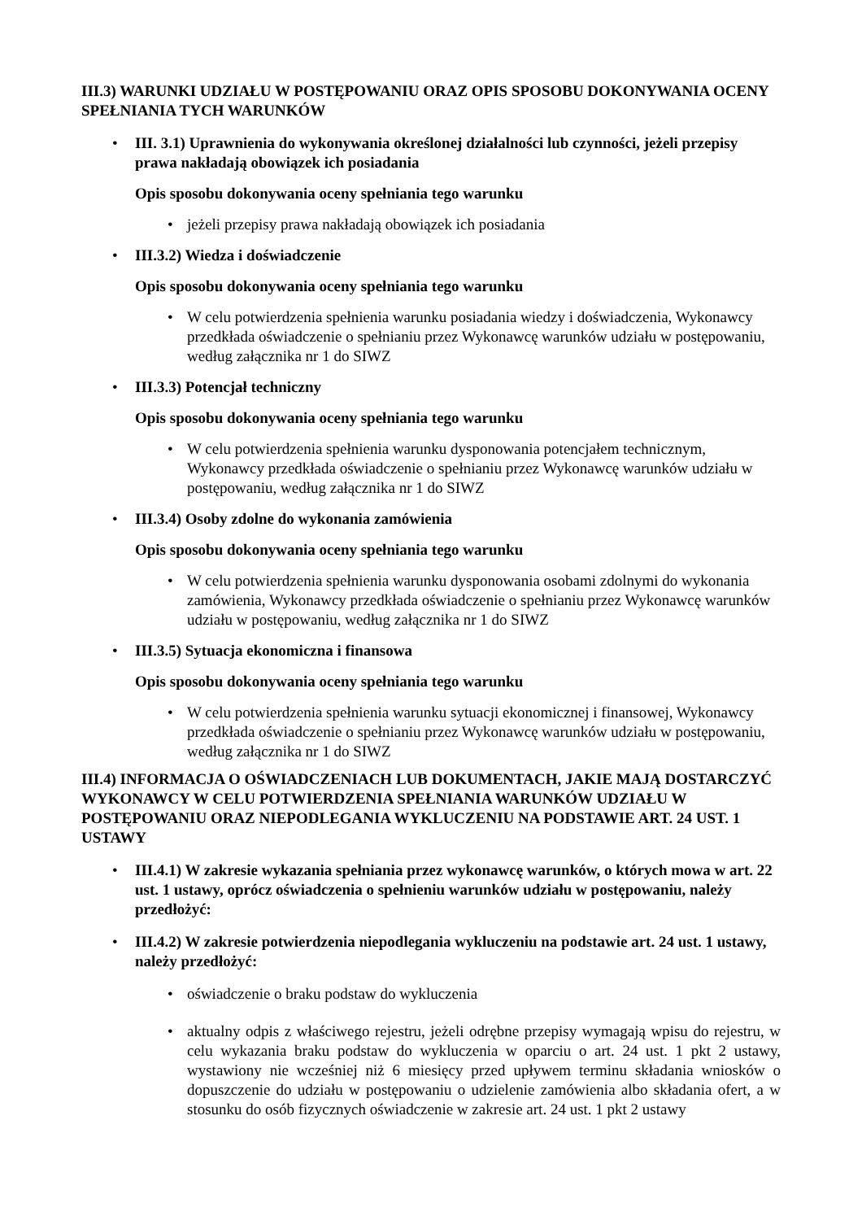III.3) WARUNKI UDZIAŁU W POSTĘPOWANIU ORAZ OPIS SPOSOBU DOKONYWANIA OCENY SPEŁNIANIA TYCH WARUNKÓW
• III. 3.1) Uprawnienia do wykonywania określonej działalności lub czynności, jeżeli przepisy prawa nakładają obowiązek ich posiadania
Opis sposobu dokonywania oceny spełniania tego warunku
• jeżeli przepisy prawa nakładają obowiązek ich posiadania
• III.3.2) Wiedza i doświadczenie
Opis sposobu dokonywania oceny spełniania tego warunku
• W celu potwierdzenia spełnienia warunku posiadania wiedzy i doświadczenia, Wykonawcy przedkłada oświadczenie o spełnianiu przez Wykonawcę warunków udziału w postępowaniu, według załącznika nr 1 do SIWZ
• III.3.3) Potencjał techniczny
Opis sposobu dokonywania oceny spełniania tego warunku
• W celu potwierdzenia spełnienia warunku dysponowania potencjałem technicznym, Wykonawcy przedkłada oświadczenie o spełnianiu przez Wykonawcę warunków udziału w postępowaniu, według załącznika nr 1 do SIWZ
• III.3.4) Osoby zdolne do wykonania zamówienia
Opis sposobu dokonywania oceny spełniania tego warunku
• W celu potwierdzenia spełnienia warunku dysponowania osobami zdolnymi do wykonania zamówienia, Wykonawcy przedkłada oświadczenie o spełnianiu przez Wykonawcę warunków udziału w postępowaniu, według załącznika nr 1 do SIWZ
• III.3.5) Sytuacja ekonomiczna i finansowa
Opis sposobu dokonywania oceny spełniania tego warunku
• W celu potwierdzenia spełnienia warunku sytuacji ekonomicznej i finansowej, Wykonawcy przedkłada oświadczenie o spełnianiu przez Wykonawcę warunków udziału w postępowaniu, według załącznika nr 1 do SIWZ
III.4) INFORMACJA O OŚWIADCZENIACH LUB DOKUMENTACH, JAKIE MAJĄ DOSTARCZYĆ WYKONAWCY W CELU POTWIERDZENIA SPEŁNIANIA WARUNKÓW UDZIAŁU W POSTĘPOWANIU ORAZ NIEPODLEGANIA WYKLUCZENIU NA PODSTAWIE ART. 24 UST. 1 USTAWY
• III.4.1) W zakresie wykazania spełniania przez wykonawcę warunków, o których mowa w art. 22 ust. 1 ustawy, oprócz oświadczenia o spełnieniu warunków udziału w postępowaniu, należy przedłożyć:
• III.4.2) W zakresie potwierdzenia niepodlegania wykluczeniu na podstawie art. 24 ust. 1 ustawy, należy przedłożyć:
• oświadczenie o braku podstaw do wykluczenia
• aktualny odpis z właściwego rejestru, jeżeli odrębne przepisy wymagają wpisu do rejestru, w celu wykazania braku podstaw do wykluczenia w oparciu o art. 24 ust. 1 pkt 2 ustawy, wystawiony nie wcześniej niż 6 miesięcy przed upływem terminu składania wniosków o dopuszczenie do udziału w postępowaniu o udzielenie zamówienia albo składania ofert, a w stosunku do osób fizycznych oświadczenie w zakresie art. 24 ust. 1 pkt 2 ustawy